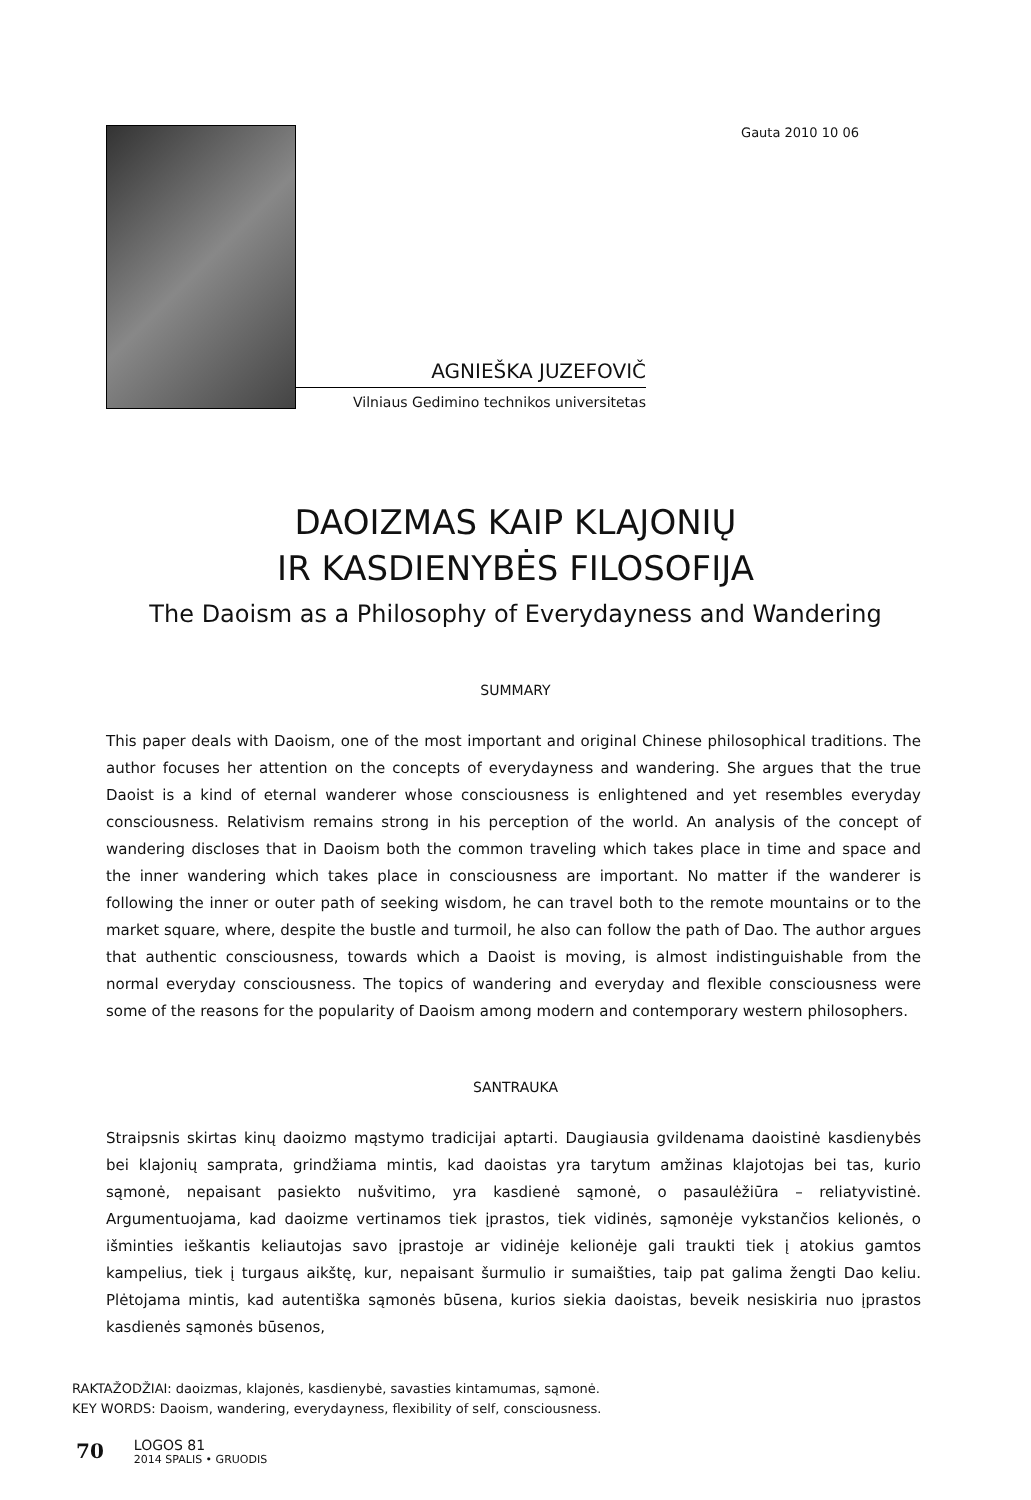AGNIEŠKA JUZEFOVIČ
Vilniaus Gedimino technikos universitetas
Gauta 2010 10 06
DAOIZMAS KAIP KLAJONIŲ
IR KASDIENYBĖS FILOSOFIJA
The Daoism as a Philosophy of Everydayness and Wandering
SUMMARY
This paper deals with Daoism, one of the most important and original Chinese philosophical traditions. The author focuses her attention on the concepts of everydayness and wandering. She argues that the true Daoist is a kind of eternal wanderer whose consciousness is enlightened and yet resembles everyday consciousness. Relativism remains strong in his perception of the world. An analysis of the concept of wandering discloses that in Daoism both the common traveling which takes place in time and space and the inner wandering which takes place in consciousness are important. No matter if the wanderer is following the inner or outer path of seeking wisdom, he can travel both to the remote mountains or to the market square, where, despite the bustle and turmoil, he also can follow the path of Dao. The author argues that authentic consciousness, towards which a Daoist is moving, is almost indistinguishable from the normal everyday consciousness. The topics of wandering and everyday and flexible consciousness were some of the reasons for the popularity of Daoism among modern and contemporary western philosophers.
SANTRAUKA
Straipsnis skirtas kinų daoizmo mąstymo tradicijai aptarti. Daugiausia gvildenama daoistinė kasdienybės bei klajonių samprata, grindžiama mintis, kad daoistas yra tarytum amžinas klajotojas bei tas, kurio sąmonė, nepaisant pasiekto nušvitimo, yra kasdienė sąmonė, o pasaulėžiūra – reliatyvistinė. Argumentuojama, kad daoizme vertinamos tiek įprastos, tiek vidinės, sąmonėje vykstančios kelionės, o išminties ieškantis keliautojas savo įprastoje ar vidinėje kelionėje gali traukti tiek į atokius gamtos kampelius, tiek į turgaus aikštę, kur, nepaisant šurmulio ir sumaišties, taip pat galima žengti Dao keliu. Plėtojama mintis, kad autentiška sąmonės būsena, kurios siekia daoistas, beveik nesiskiria nuo įprastos kasdienės sąmonės būsenos,
RAKTAŽODŽIAI: daoizmas, klajonės, kasdienybė, savasties kintamumas, sąmonė.
KEY WORDS: Daoism, wandering, everydayness, flexibility of self, consciousness.
70
LOGOS 81
2014 SPALIS • GRUODIS